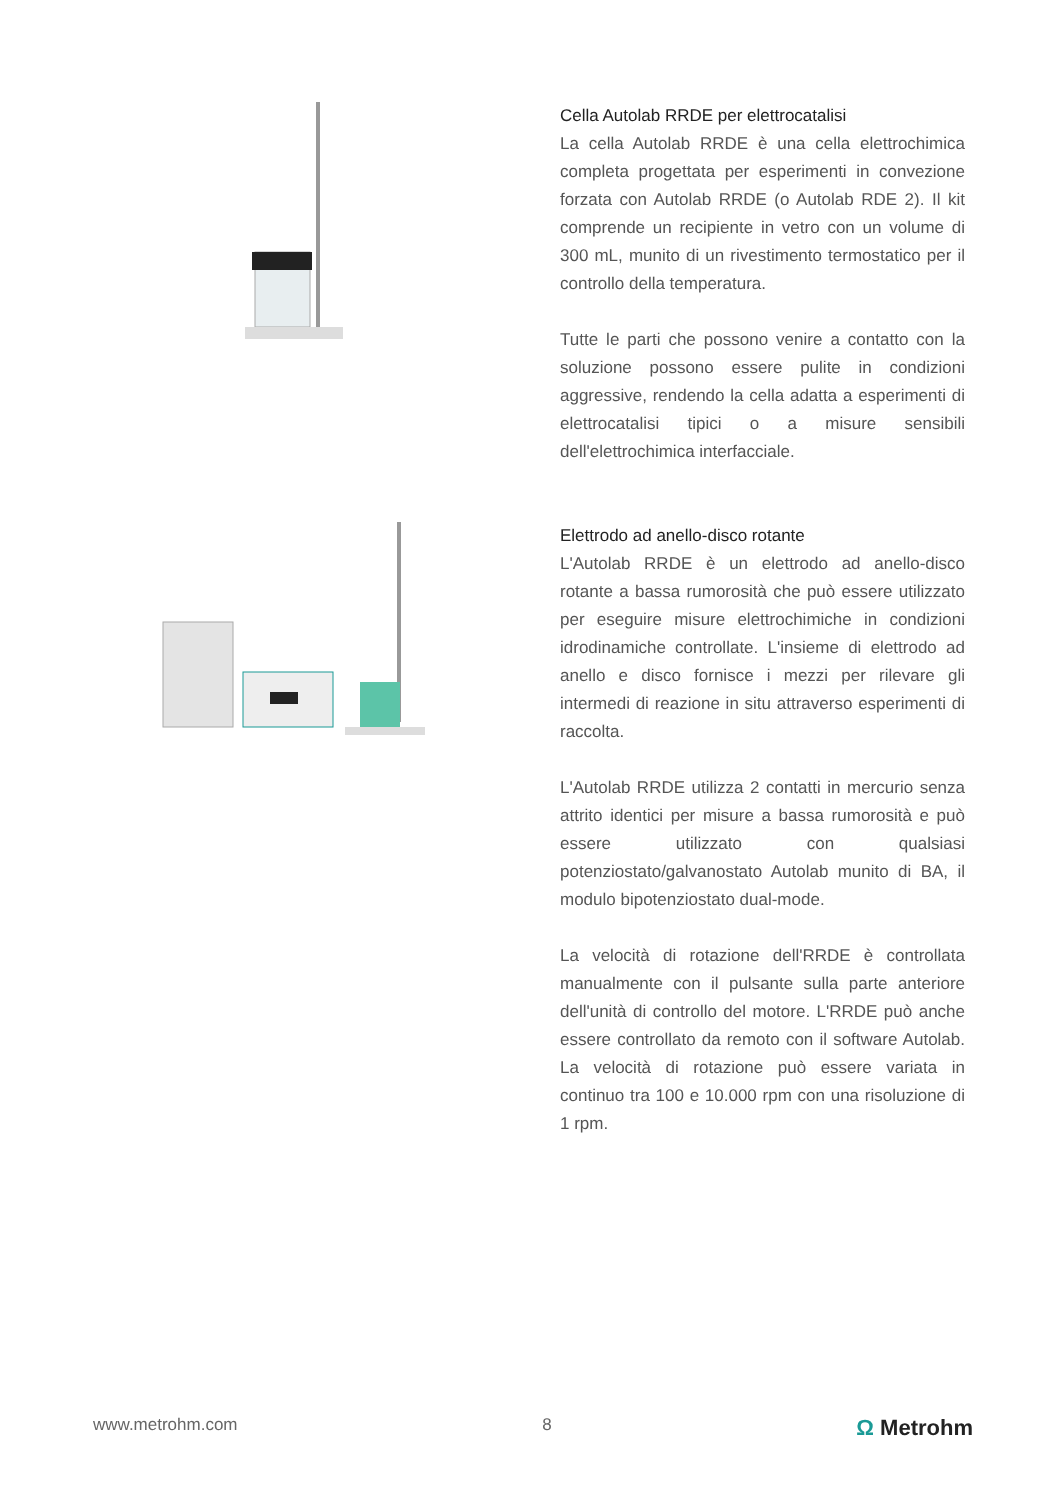Cella Autolab RRDE per elettrocatalisi
La cella Autolab RRDE è una cella elettrochimica completa progettata per esperimenti in convezione forzata con Autolab RRDE (o Autolab RDE 2). Il kit comprende un recipiente in vetro con un volume di 300 mL, munito di un rivestimento termostatico per il controllo della temperatura.
Tutte le parti che possono venire a contatto con la soluzione possono essere pulite in condizioni aggressive, rendendo la cella adatta a esperimenti di elettrocatalisi tipici o a misure sensibili dell'elettrochimica interfacciale.
Elettrodo ad anello-disco rotante
L'Autolab RRDE è un elettrodo ad anello-disco rotante a bassa rumorosità che può essere utilizzato per eseguire misure elettrochimiche in condizioni idrodinamiche controllate. L'insieme di elettrodo ad anello e disco fornisce i mezzi per rilevare gli intermedi di reazione in situ attraverso esperimenti di raccolta.
L'Autolab RRDE utilizza 2 contatti in mercurio senza attrito identici per misure a bassa rumorosità e può essere utilizzato con qualsiasi potenziostato/galvanostato Autolab munito di BA, il modulo bipotenziostato dual-mode.
La velocità di rotazione dell'RRDE è controllata manualmente con il pulsante sulla parte anteriore dell'unità di controllo del motore. L'RRDE può anche essere controllato da remoto con il software Autolab. La velocità di rotazione può essere variata in continuo tra 100 e 10.000 rpm con una risoluzione di 1 rpm.
www.metrohm.com 8 Ω Metrohm